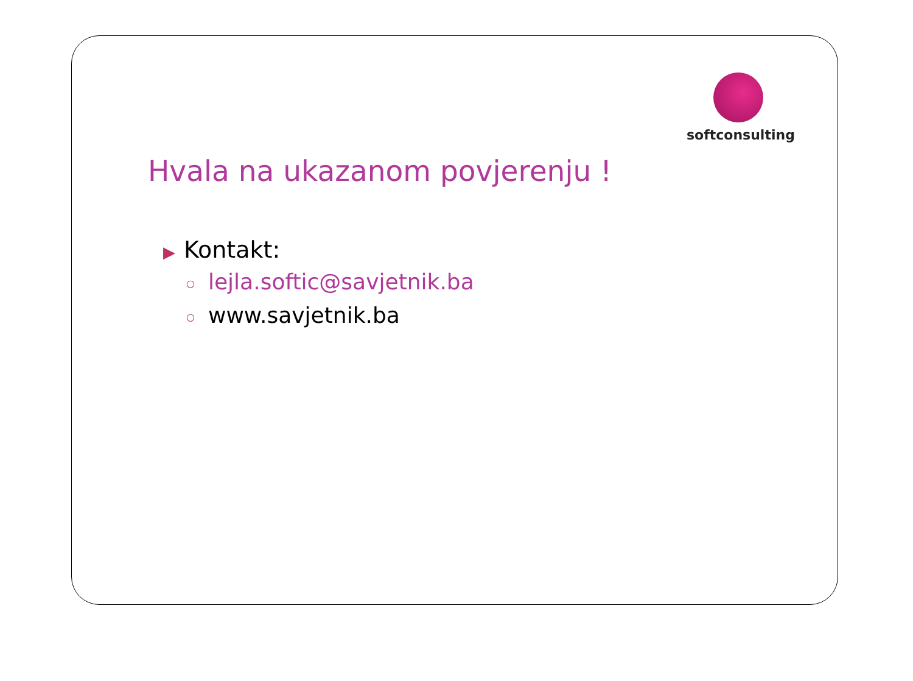Hvala na ukazanom povjerenju !
softconsulting
▶ Kontakt:
○ lejla.softic@savjetnik.ba
○ www.savjetnik.ba